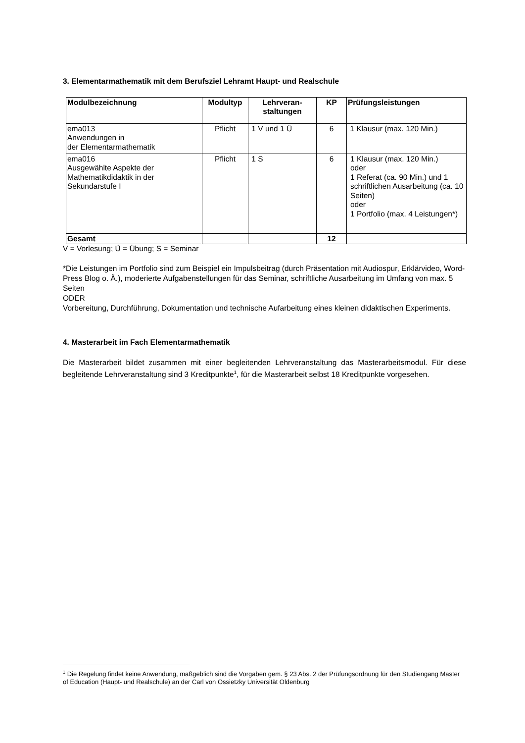3. Elementarmathematik mit dem Berufsziel Lehramt Haupt- und Realschule
| Modulbezeichnung | Modultyp | Lehrveran- staltungen | KP | Prüfungsleistungen |
| --- | --- | --- | --- | --- |
| ema013 Anwendungen in der Elementarmathematik | Pflicht | 1 V und 1 Ü | 6 | 1 Klausur (max. 120 Min.) |
| ema016 Ausgewählte Aspekte der Mathematikdidaktik in der Sekundarstufe I | Pflicht | 1 S | 6 | 1 Klausur (max. 120 Min.) oder 1 Referat (ca. 90 Min.) und 1 schriftlichen Ausarbeitung (ca. 10 Seiten) oder 1 Portfolio (max. 4 Leistungen*) |
| Gesamt | | | 12 | |
V = Vorlesung; Ü = Übung; S = Seminar
*Die Leistungen im Portfolio sind zum Beispiel ein Impulsbeitrag (durch Präsentation mit Audiospur, Erklärvideo, Word- Press Blog o. Ä.), moderierte Aufgabenstellungen für das Seminar, schriftliche Ausarbeitung im Umfang von max. 5 Seiten
ODER
Vorbereitung, Durchführung, Dokumentation und technische Aufarbeitung eines kleinen didaktischen Experiments.
4. Masterarbeit im Fach Elementarmathematik
Die Masterarbeit bildet zusammen mit einer begleitenden Lehrveranstaltung das Masterarbeitsmodul. Für diese begleitende Lehrveranstaltung sind 3 Kreditpunkte<sup>1</sup>, für die Masterarbeit selbst 18 Kreditpunkte vorgesehen.
<sup>1</sup> Die Regelung findet keine Anwendung, maßgeblich sind die Vorgaben gem. § 23 Abs. 2 der Prüfungsordnung für den Studiengang Master of Education (Haupt- und Realschule) an der Carl von Ossietzky Universität Oldenburg